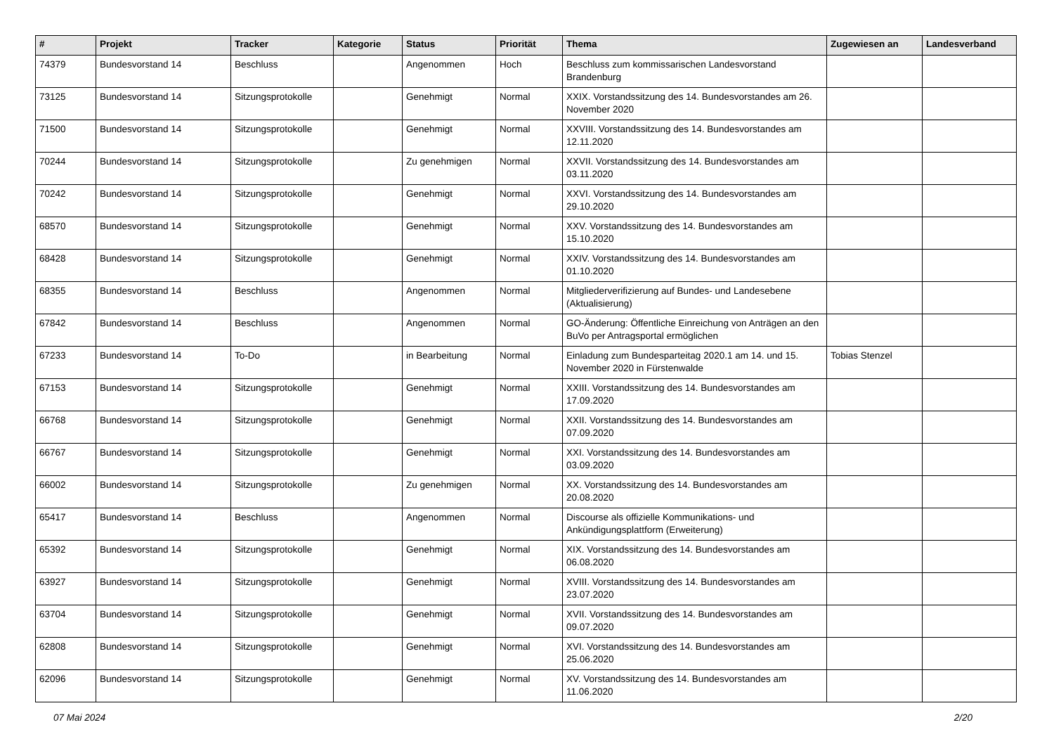| # | Projekt | Tracker | Kategorie | Status | Priorität | Thema | Zugewiesen an | Landesverband |
| --- | --- | --- | --- | --- | --- | --- | --- | --- |
| 74379 | Bundesvorstand 14 | Beschluss | | Angenommen | Hoch | Beschluss zum kommissarischen Landesvorstand Brandenburg | | |
| 73125 | Bundesvorstand 14 | Sitzungsprotokolle | | Genehmigt | Normal | XXIX. Vorstandssitzung des 14. Bundesvorstandes am 26. November 2020 | | |
| 71500 | Bundesvorstand 14 | Sitzungsprotokolle | | Genehmigt | Normal | XXVIII. Vorstandssitzung des 14. Bundesvorstandes am 12.11.2020 | | |
| 70244 | Bundesvorstand 14 | Sitzungsprotokolle | | Zu genehmigen | Normal | XXVII. Vorstandssitzung des 14. Bundesvorstandes am 03.11.2020 | | |
| 70242 | Bundesvorstand 14 | Sitzungsprotokolle | | Genehmigt | Normal | XXVI. Vorstandssitzung des 14. Bundesvorstandes am 29.10.2020 | | |
| 68570 | Bundesvorstand 14 | Sitzungsprotokolle | | Genehmigt | Normal | XXV. Vorstandssitzung des 14. Bundesvorstandes am 15.10.2020 | | |
| 68428 | Bundesvorstand 14 | Sitzungsprotokolle | | Genehmigt | Normal | XXIV. Vorstandssitzung des 14. Bundesvorstandes am 01.10.2020 | | |
| 68355 | Bundesvorstand 14 | Beschluss | | Angenommen | Normal | Mitgliederverifizierung auf Bundes- und Landesebene (Aktualisierung) | | |
| 67842 | Bundesvorstand 14 | Beschluss | | Angenommen | Normal | GO-Änderung: Öffentliche Einreichung von Anträgen an den BuVo per Antragsportal ermöglichen | | |
| 67233 | Bundesvorstand 14 | To-Do | | in Bearbeitung | Normal | Einladung zum Bundesparteitag 2020.1 am 14. und 15. November 2020 in Fürstenwalde | Tobias Stenzel | |
| 67153 | Bundesvorstand 14 | Sitzungsprotokolle | | Genehmigt | Normal | XXIII. Vorstandssitzung des 14. Bundesvorstandes am 17.09.2020 | | |
| 66768 | Bundesvorstand 14 | Sitzungsprotokolle | | Genehmigt | Normal | XXII. Vorstandssitzung des 14. Bundesvorstandes am 07.09.2020 | | |
| 66767 | Bundesvorstand 14 | Sitzungsprotokolle | | Genehmigt | Normal | XXI. Vorstandssitzung des 14. Bundesvorstandes am 03.09.2020 | | |
| 66002 | Bundesvorstand 14 | Sitzungsprotokolle | | Zu genehmigen | Normal | XX. Vorstandssitzung des 14. Bundesvorstandes am 20.08.2020 | | |
| 65417 | Bundesvorstand 14 | Beschluss | | Angenommen | Normal | Discourse als offizielle Kommunikations- und Ankündigungsplattform (Erweiterung) | | |
| 65392 | Bundesvorstand 14 | Sitzungsprotokolle | | Genehmigt | Normal | XIX. Vorstandssitzung des 14. Bundesvorstandes am 06.08.2020 | | |
| 63927 | Bundesvorstand 14 | Sitzungsprotokolle | | Genehmigt | Normal | XVIII. Vorstandssitzung des 14. Bundesvorstandes am 23.07.2020 | | |
| 63704 | Bundesvorstand 14 | Sitzungsprotokolle | | Genehmigt | Normal | XVII. Vorstandssitzung des 14. Bundesvorstandes am 09.07.2020 | | |
| 62808 | Bundesvorstand 14 | Sitzungsprotokolle | | Genehmigt | Normal | XVI. Vorstandssitzung des 14. Bundesvorstandes am 25.06.2020 | | |
| 62096 | Bundesvorstand 14 | Sitzungsprotokolle | | Genehmigt | Normal | XV. Vorstandssitzung des 14. Bundesvorstandes am 11.06.2020 | | |
07 Mai 2024 2/20